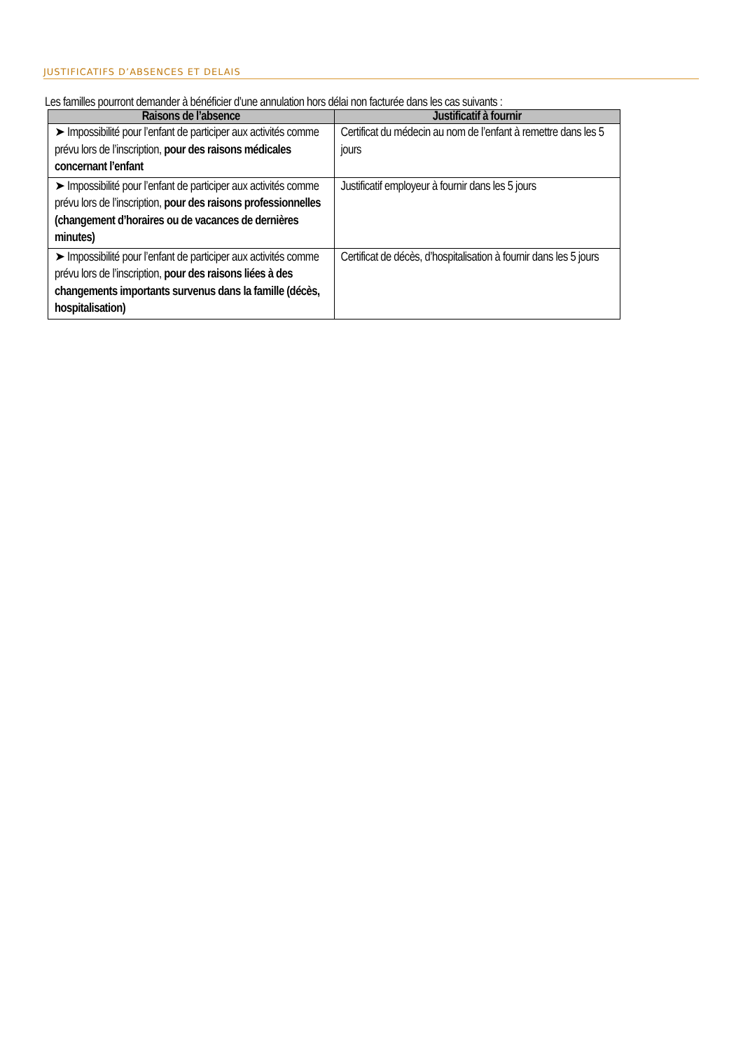JUSTIFICATIFS D’ABSENCES ET DELAIS
Les familles pourront demander à bénéficier d’une annulation hors délai non facturée dans les cas suivants :
| Raisons de l’absence | Justificatif à fournir |
| --- | --- |
| ➤ Impossibilité pour l’enfant de participer aux activités comme prévu lors de l’inscription, pour des raisons médicales concernant l’enfant | Certificat du médecin au nom de l’enfant à remettre dans les 5 jours |
| ➤ Impossibilité pour l’enfant de participer aux activités comme prévu lors de l’inscription, pour des raisons professionnelles (changement d’horaires ou de vacances de dernières minutes) | Justificatif employeur à fournir dans les 5 jours |
| ➤ Impossibilité pour l’enfant de participer aux activités comme prévu lors de l’inscription, pour des raisons liées à des changements importants survenus dans la famille (décès, hospitalisation) | Certificat de décès, d’hospitalisation à fournir dans les 5 jours |